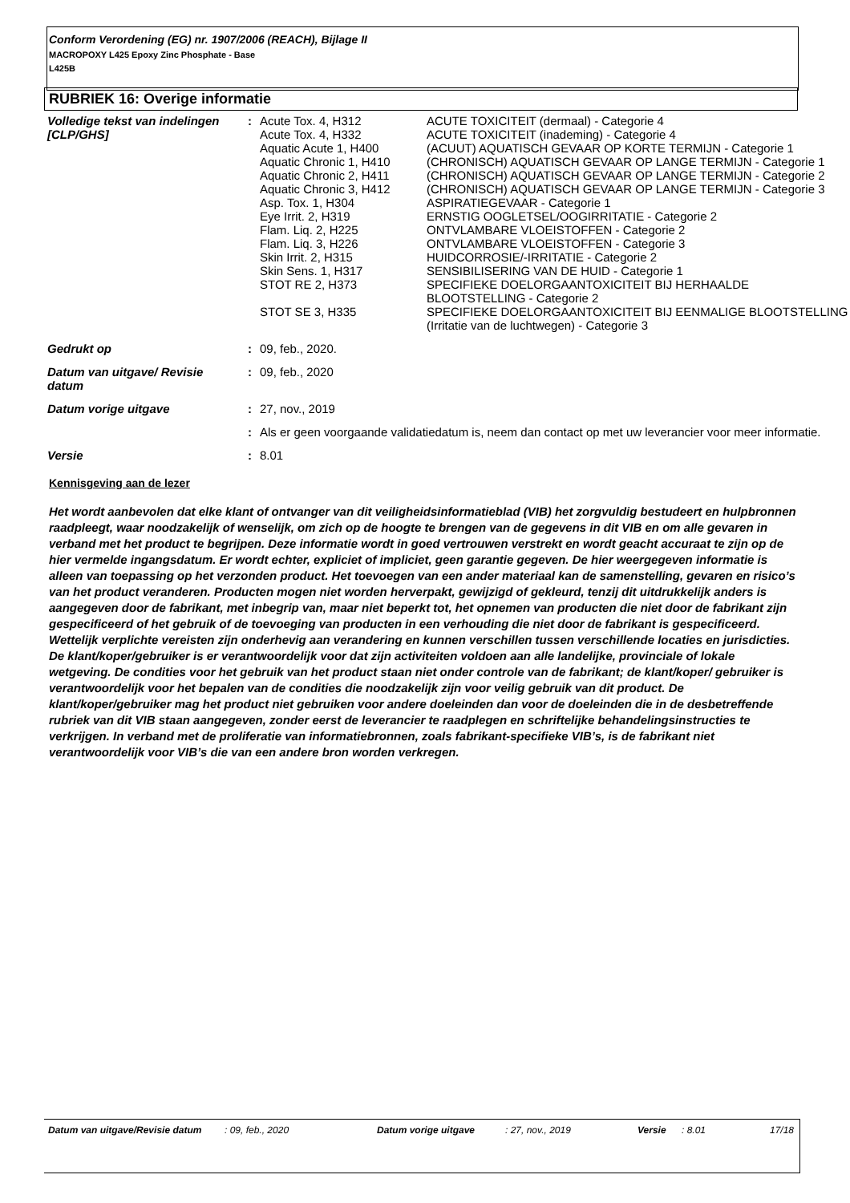Conform Verordening (EG) nr. 1907/2006 (REACH), Bijlage II
MACROPOXY L425 Epoxy Zinc Phosphate - Base
L425B
RUBRIEK 16: Overige informatie
| Volledige tekst van indelingen [CLP/GHS] | : | Acute Tox. 4, H312 | ACUTE TOXICITEIT (dermaal) - Categorie 4 |
| | | Acute Tox. 4, H332 | ACUTE TOXICITEIT (inademing) - Categorie 4 |
| | | Aquatic Acute 1, H400 | (ACUUT) AQUATISCH GEVAAR OP KORTE TERMIJN - Categorie 1 |
| | | Aquatic Chronic 1, H410 | (CHRONISCH) AQUATISCH GEVAAR OP LANGE TERMIJN - Categorie 1 |
| | | Aquatic Chronic 2, H411 | (CHRONISCH) AQUATISCH GEVAAR OP LANGE TERMIJN - Categorie 2 |
| | | Aquatic Chronic 3, H412 | (CHRONISCH) AQUATISCH GEVAAR OP LANGE TERMIJN - Categorie 3 |
| | | Asp. Tox. 1, H304 | ASPIRATIEGEVAAR - Categorie 1 |
| | | Eye Irrit. 2, H319 | ERNSTIG OOGLETSEL/OOGIRRITATIE - Categorie 2 |
| | | Flam. Liq. 2, H225 | ONTVLAMBARE VLOEISTOFFEN - Categorie 2 |
| | | Flam. Liq. 3, H226 | ONTVLAMBARE VLOEISTOFFEN - Categorie 3 |
| | | Skin Irrit. 2, H315 | HUIDCORROSIE/-IRRITATIE - Categorie 2 |
| | | Skin Sens. 1, H317 | SENSIBILISERING VAN DE HUID - Categorie 1 |
| | | STOT RE 2, H373 STOT SE 3, H335 | SPECIFIEKE DOELORGAANTOXICITEIT BIJ HERHAALDE BLOOTSTELLING - Categorie 2 SPECIFIEKE DOELORGAANTOXICITEIT BIJ EENMALIGE BLOOTSTELLING (Irritatie van de luchtwegen) - Categorie 3 |
| Gedrukt op | : | 09, feb., 2020. | |
| Datum van uitgave/ Revisie datum | : | 09, feb., 2020 | |
| Datum vorige uitgave | : | 27, nov., 2019 | |
| | : | Als er geen voorgaande validatiedatum is, neem dan contact op met uw leverancier voor meer informatie. | |
| Versie | : | 8.01 | |
Kennisgeving aan de lezer
Het wordt aanbevolen dat elke klant of ontvanger van dit veiligheidsinformatieblad (VIB) het zorgvuldig bestudeert en hulpbronnen raadpleegt, waar noodzakelijk of wenselijk, om zich op de hoogte te brengen van de gegevens in dit VIB en om alle gevaren in verband met het product te begrijpen. Deze informatie wordt in goed vertrouwen verstrekt en wordt geacht accuraat te zijn op de hier vermelde ingangsdatum. Er wordt echter, expliciet of impliciet, geen garantie gegeven. De hier weergegeven informatie is alleen van toepassing op het verzonden product. Het toevoegen van een ander materiaal kan de samenstelling, gevaren en risico’s van het product veranderen. Producten mogen niet worden herverpakt, gewijzigd of gekleurd, tenzij dit uitdrukkelijk anders is aangegeven door de fabrikant, met inbegrip van, maar niet beperkt tot, het opnemen van producten die niet door de fabrikant zijn gespecificeerd of het gebruik of de toevoeging van producten in een verhouding die niet door de fabrikant is gespecificeerd. Wettelijk verplichte vereisten zijn onderhevig aan verandering en kunnen verschillen tussen verschillende locaties en jurisdicties. De klant/koper/gebruiker is er verantwoordelijk voor dat zijn activiteiten voldoen aan alle landelijke, provinciale of lokale wetgeving. De condities voor het gebruik van het product staan niet onder controle van de fabrikant; de klant/koper/ gebruiker is verantwoordelijk voor het bepalen van de condities die noodzakelijk zijn voor veilig gebruik van dit product. De klant/koper/gebruiker mag het product niet gebruiken voor andere doeleinden dan voor de doeleinden die in de desbetreffende rubriek van dit VIB staan aangegeven, zonder eerst de leverancier te raadplegen en schriftelijke behandelingsinstructies te verkrijgen. In verband met de proliferatie van informatiebronnen, zoals fabrikant-specifieke VIB’s, is de fabrikant niet verantwoordelijk voor VIB’s die van een andere bron worden verkregen.
| Datum van uitgave/Revisie datum | : 09, feb., 2020 | Datum vorige uitgave | : 27, nov., 2019 | Versie | : 8.01 | 17/18 |